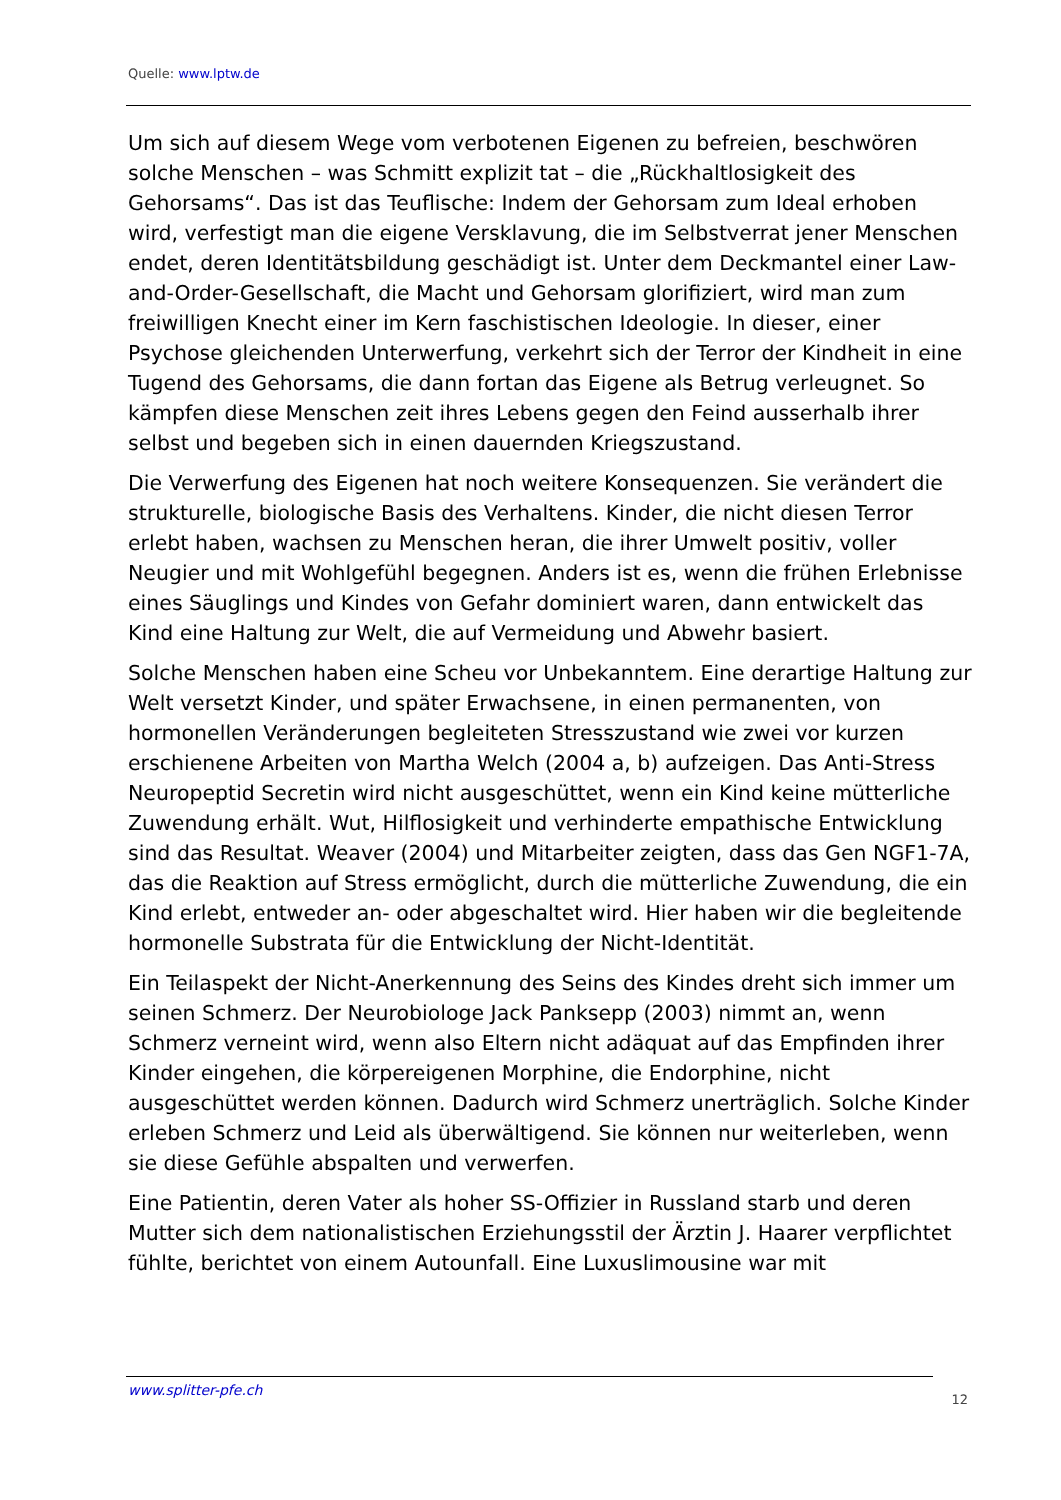Quelle: www.lptw.de
Um sich auf diesem Wege vom verbotenen Eigenen zu befreien, beschwören solche Menschen – was Schmitt explizit tat – die „Rückhaltlosigkeit des Gehorsams“. Das ist das Teuflische: Indem der Gehorsam zum Ideal erhoben wird, verfestigt man die eigene Versklavung, die im Selbstverrat jener Menschen endet, deren Identitätsbildung geschädigt ist. Unter dem Deckmantel einer Law-and-Order-Gesellschaft, die Macht und Gehorsam glorifiziert, wird man zum freiwilligen Knecht einer im Kern faschistischen Ideologie. In dieser, einer Psychose gleichenden Unterwerfung, verkehrt sich der Terror der Kindheit in eine Tugend des Gehorsams, die dann fortan das Eigene als Betrug verleugnet. So kämpfen diese Menschen zeit ihres Lebens gegen den Feind ausserhalb ihrer selbst und begeben sich in einen dauernden Kriegszustand.
Die Verwerfung des Eigenen hat noch weitere Konsequenzen. Sie verändert die strukturelle, biologische Basis des Verhaltens. Kinder, die nicht diesen Terror erlebt haben, wachsen zu Menschen heran, die ihrer Umwelt positiv, voller Neugier und mit Wohlgefühl begegnen. Anders ist es, wenn die frühen Erlebnisse eines Säuglings und Kindes von Gefahr dominiert waren, dann entwickelt das Kind eine Haltung zur Welt, die auf Vermeidung und Abwehr basiert.
Solche Menschen haben eine Scheu vor Unbekanntem. Eine derartige Haltung zur Welt versetzt Kinder, und später Erwachsene, in einen permanenten, von hormonellen Veränderungen begleiteten Stresszustand wie zwei vor kurzen erschienene Arbeiten von Martha Welch (2004 a, b) aufzeigen. Das Anti-Stress Neuropeptid Secretin wird nicht ausgeschüttet, wenn ein Kind keine mütterliche Zuwendung erhält. Wut, Hilflosigkeit und verhinderte empathische Entwicklung sind das Resultat. Weaver (2004) und Mitarbeiter zeigten, dass das Gen NGF1-7A, das die Reaktion auf Stress ermöglicht, durch die mütterliche Zuwendung, die ein Kind erlebt, entweder an- oder abgeschaltet wird. Hier haben wir die begleitende hormonelle Substrata für die Entwicklung der Nicht-Identität.
Ein Teilaspekt der Nicht-Anerkennung des Seins des Kindes dreht sich immer um seinen Schmerz. Der Neurobiologe Jack Panksepp (2003) nimmt an, wenn Schmerz verneint wird, wenn also Eltern nicht adäquat auf das Empfinden ihrer Kinder eingehen, die körpereigenen Morphine, die Endorphine, nicht ausgeschüttet werden können. Dadurch wird Schmerz unerträglich. Solche Kinder erleben Schmerz und Leid als überwältigend. Sie können nur weiterleben, wenn sie diese Gefühle abspalten und verwerfen.
Eine Patientin, deren Vater als hoher SS-Offizier in Russland starb und deren Mutter sich dem nationalistischen Erziehungsstil der Ärztin J. Haarer verpflichtet fühlte, berichtet von einem Autounfall. Eine Luxuslimousine war mit
www.splitter-pfe.ch 12